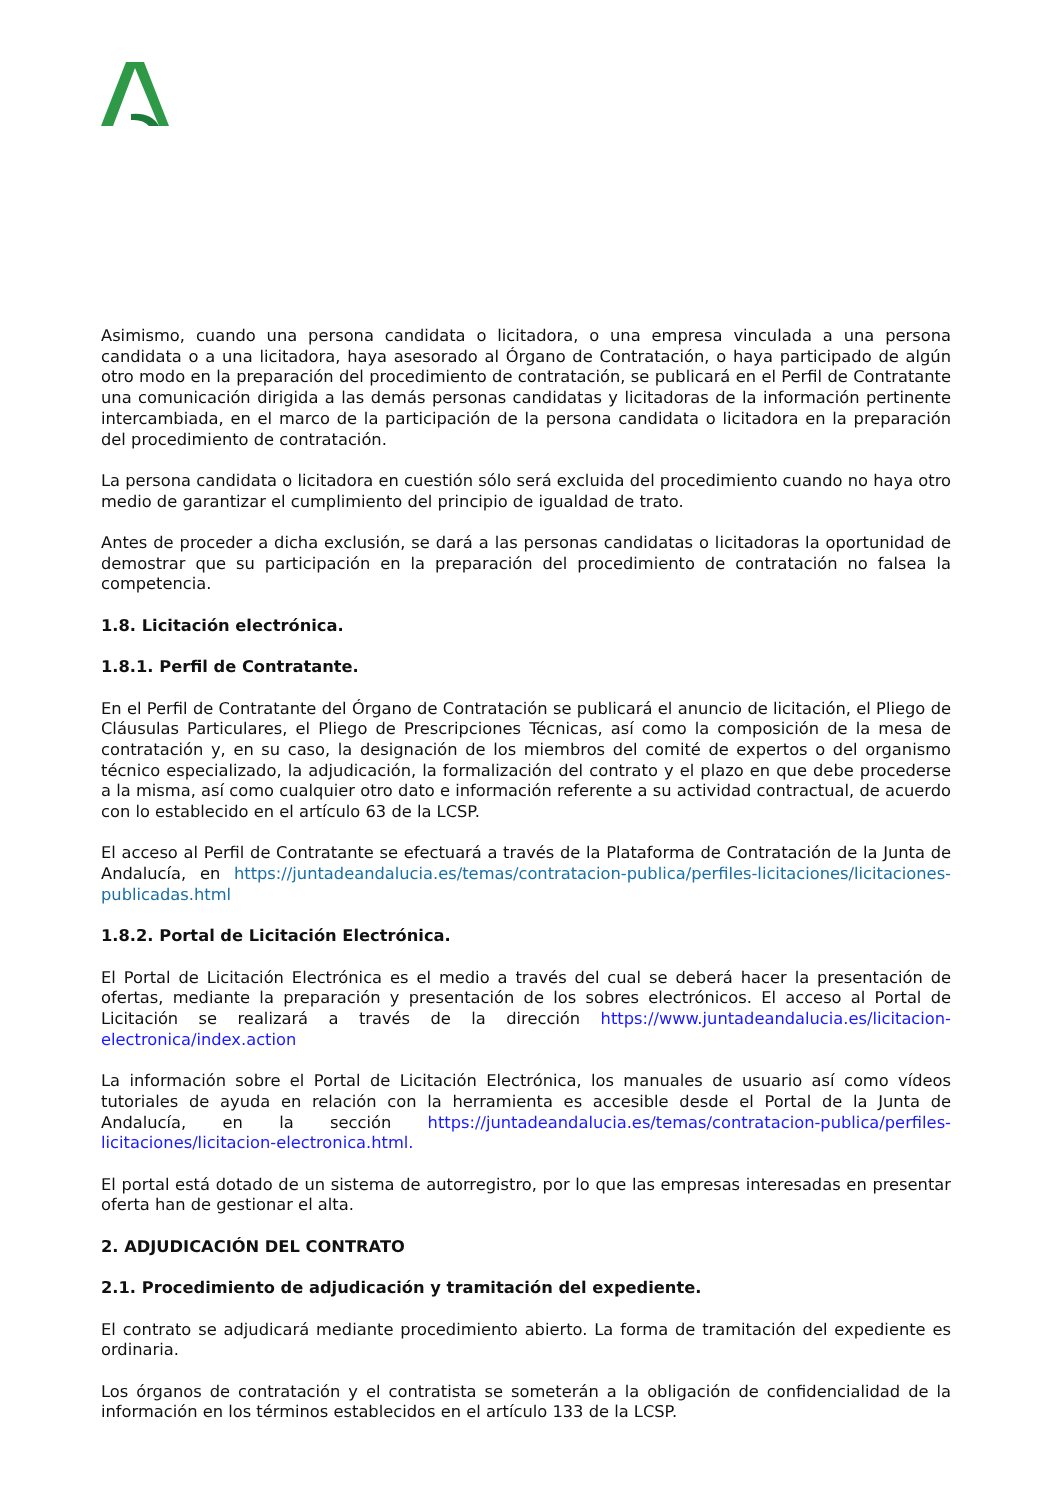Asimismo, cuando una persona candidata o licitadora, o una empresa vinculada a una persona candidata o a una licitadora, haya asesorado al Órgano de Contratación, o haya participado de algún otro modo en la preparación del procedimiento de contratación, se publicará en el Perfil de Contratante una comunicación dirigida a las demás personas candidatas y licitadoras de la información pertinente intercambiada, en el marco de la participación de la persona candidata o licitadora en la preparación del procedimiento de contratación.
La persona candidata o licitadora en cuestión sólo será excluida del procedimiento cuando no haya otro medio de garantizar el cumplimiento del principio de igualdad de trato.
Antes de proceder a dicha exclusión, se dará a las personas candidatas o licitadoras la oportunidad de demostrar que su participación en la preparación del procedimiento de contratación no falsea la competencia.
1.8. Licitación electrónica.
1.8.1. Perfil de Contratante.
En el Perfil de Contratante del Órgano de Contratación se publicará el anuncio de licitación, el Pliego de Cláusulas Particulares, el Pliego de Prescripciones Técnicas, así como la composición de la mesa de contratación y, en su caso, la designación de los miembros del comité de expertos o del organismo técnico especializado, la adjudicación, la formalización del contrato y el plazo en que debe procederse a la misma, así como cualquier otro dato e información referente a su actividad contractual, de acuerdo con lo establecido en el artículo 63 de la LCSP.
El acceso al Perfil de Contratante se efectuará a través de la Plataforma de Contratación de la Junta de Andalucía, en https://juntadeandalucia.es/temas/contratacion-publica/perfiles-licitaciones/licitaciones-publicadas.html
1.8.2. Portal de Licitación Electrónica.
El Portal de Licitación Electrónica es el medio a través del cual se deberá hacer la presentación de ofertas, mediante la preparación y presentación de los sobres electrónicos. El acceso al Portal de Licitación se realizará a través de la dirección https://www.juntadeandalucia.es/licitacion-electronica/index.action
La información sobre el Portal de Licitación Electrónica, los manuales de usuario así como vídeos tutoriales de ayuda en relación con la herramienta es accesible desde el Portal de la Junta de Andalucía, en la sección https://juntadeandalucia.es/temas/contratacion-publica/perfiles-licitaciones/licitacion-electronica.html.
El portal está dotado de un sistema de autorregistro, por lo que las empresas interesadas en presentar oferta han de gestionar el alta.
2. ADJUDICACIÓN DEL CONTRATO
2.1. Procedimiento de adjudicación y tramitación del expediente.
El contrato se adjudicará mediante procedimiento abierto. La forma de tramitación del expediente es ordinaria.
Los órganos de contratación y el contratista se someterán a la obligación de confidencialidad de la información en los términos establecidos en el artículo 133 de la LCSP.